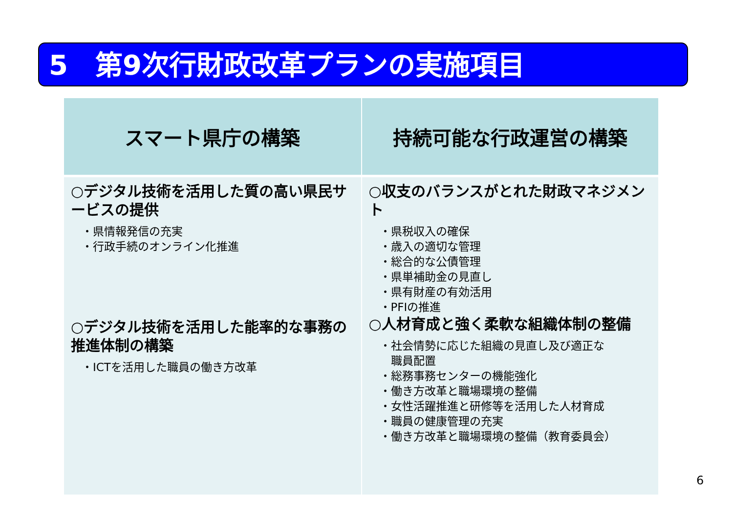5　第9次行財政改革プランの実施項目
| スマート県庁の構築 | 持続可能な行政運営の構築 |
| --- | --- |
| ○デジタル技術を活用した質の高い県民サービスの提供 ・県情報発信の充実 ・行政手続のオンライン化推進 ○デジタル技術を活用した能率的な事務の推進体制の構築 ・ICTを活用した職員の働き方改革 | ○収支のバランスがとれた財政マネジメント ・県税収入の確保 ・歳入の適切な管理 ・総合的な公債管理 ・県単補助金の見直し ・県有財産の有効活用 ・PFIの推進 ○人材育成と強く柔軟な組織体制の整備 ・社会情勢に応じた組織の見直し及び適正な 職員配置 ・総務事務センターの機能強化 ・働き方改革と職場環境の整備 ・女性活躍推進と研修等を活用した人材育成 ・職員の健康管理の充実 ・働き方改革と職場環境の整備（教育委員会） |
6